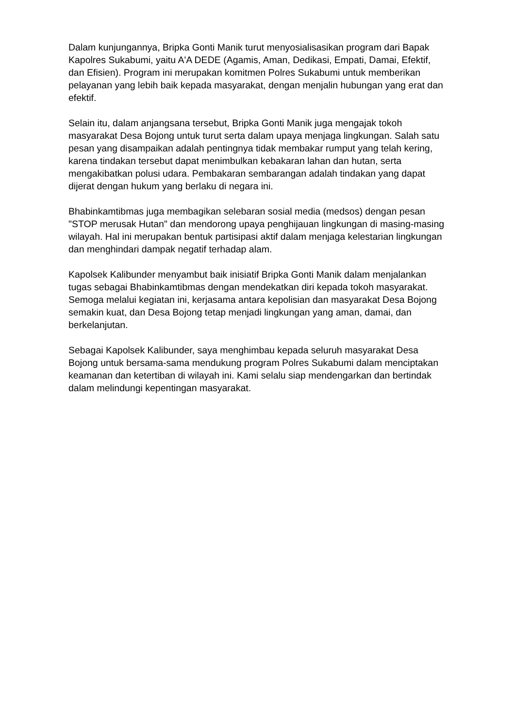Dalam kunjungannya, Bripka Gonti Manik turut menyosialisasikan program dari Bapak Kapolres Sukabumi, yaitu A'A DEDE (Agamis, Aman, Dedikasi, Empati, Damai, Efektif, dan Efisien). Program ini merupakan komitmen Polres Sukabumi untuk memberikan pelayanan yang lebih baik kepada masyarakat, dengan menjalin hubungan yang erat dan efektif.
Selain itu, dalam anjangsana tersebut, Bripka Gonti Manik juga mengajak tokoh masyarakat Desa Bojong untuk turut serta dalam upaya menjaga lingkungan. Salah satu pesan yang disampaikan adalah pentingnya tidak membakar rumput yang telah kering, karena tindakan tersebut dapat menimbulkan kebakaran lahan dan hutan, serta mengakibatkan polusi udara. Pembakaran sembarangan adalah tindakan yang dapat dijerat dengan hukum yang berlaku di negara ini.
Bhabinkamtibmas juga membagikan selebaran sosial media (medsos) dengan pesan "STOP merusak Hutan" dan mendorong upaya penghijauan lingkungan di masing-masing wilayah. Hal ini merupakan bentuk partisipasi aktif dalam menjaga kelestarian lingkungan dan menghindari dampak negatif terhadap alam.
Kapolsek Kalibunder menyambut baik inisiatif Bripka Gonti Manik dalam menjalankan tugas sebagai Bhabinkamtibmas dengan mendekatkan diri kepada tokoh masyarakat. Semoga melalui kegiatan ini, kerjasama antara kepolisian dan masyarakat Desa Bojong semakin kuat, dan Desa Bojong tetap menjadi lingkungan yang aman, damai, dan berkelanjutan.
Sebagai Kapolsek Kalibunder, saya menghimbau kepada seluruh masyarakat Desa Bojong untuk bersama-sama mendukung program Polres Sukabumi dalam menciptakan keamanan dan ketertiban di wilayah ini. Kami selalu siap mendengarkan dan bertindak dalam melindungi kepentingan masyarakat.